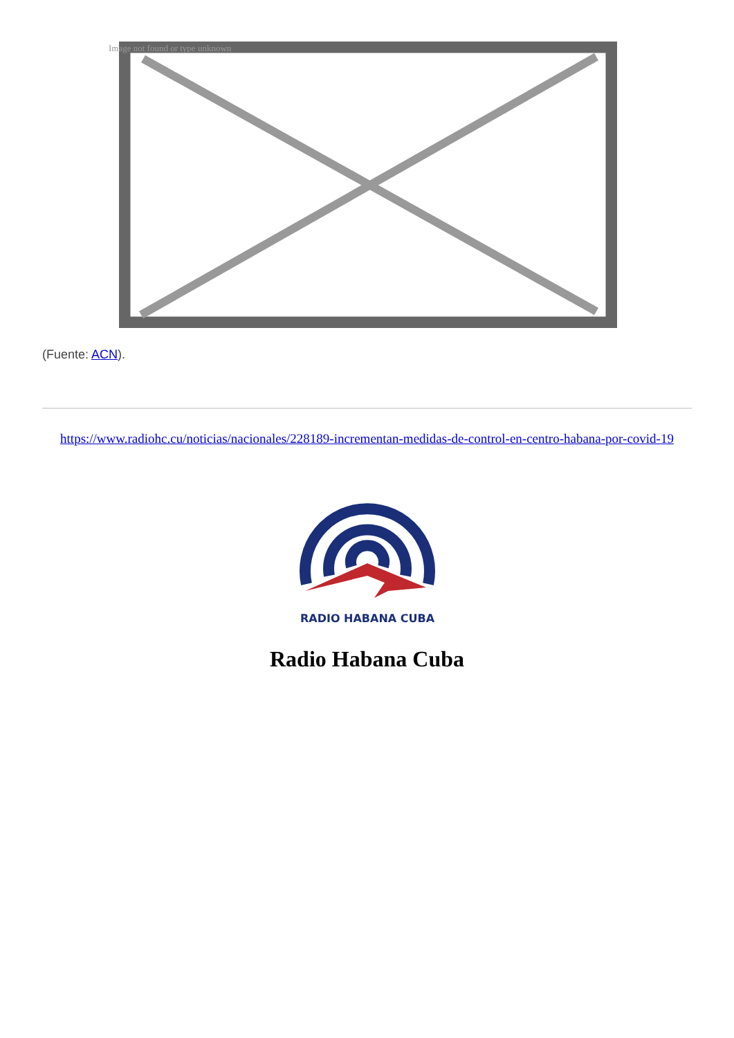Image not found or type unknown
(Fuente: ACN).
https://www.radiohc.cu/noticias/nacionales/228189-incrementan-medidas-de-control-en-centro-habana-por-covid-19
RADIO HABANA CUBA
Radio Habana Cuba